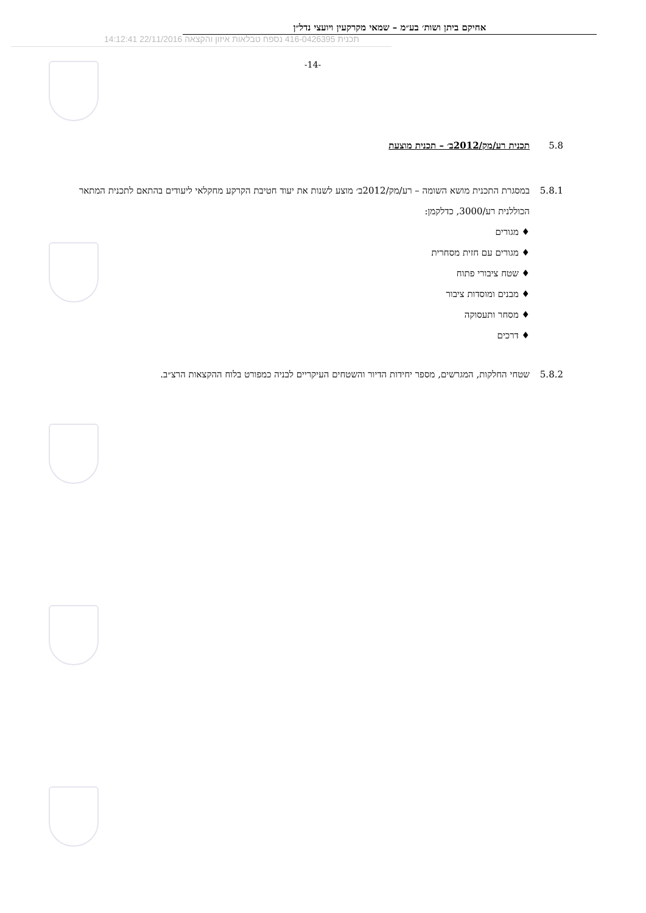אחיקם ביתן ושות׳ בע״מ – שמאי מקרקעין ויועצי נדל״ן
תכנית 416-0426395 נספח טבלאות איזון והקצאה 22/11/2016 14:12:41
-14-
5.8 תכנית רע/מק/2012ב׳ – תכנית מוצעת
5.8.1 במסגרת התכנית מושא השומה – רע/מק/2012ב׳ מוצע לשנות את יעוד חטיבת הקרקע מחקלאי ליעודים בהתאם לתכנית המתאר הכוללנית רע/3000, כדלקמן:
♦ מגורים
♦ מגורים עם חזית מסחרית
♦ שטח ציבורי פתוח
♦ מבנים ומוסדות ציבור
♦ מסחר ותעסוקה
♦ דרכים
5.8.2 שטחי החלקות, המגרשים, מספר יחידות הדיור והשטחים העיקריים לבניה כמפורט בלוח ההקצאות הרצ״ב.